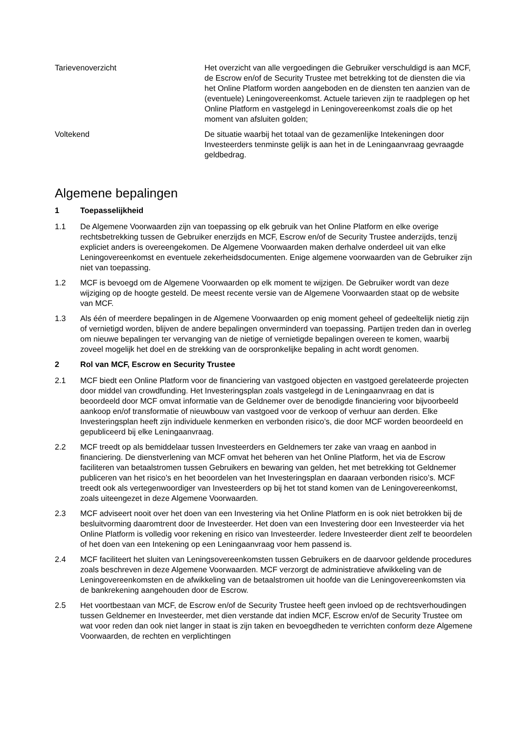Tarievenoverzicht Het overzicht van alle vergoedingen die Gebruiker verschuldigd is aan MCF, de Escrow en/of de Security Trustee met betrekking tot de diensten die via het Online Platform worden aangeboden en de diensten ten aanzien van de (eventuele) Leningovereenkomst. Actuele tarieven zijn te raadplegen op het Online Platform en vastgelegd in Leningovereenkomst zoals die op het moment van afsluiten golden;
Voltekend De situatie waarbij het totaal van de gezamenlijke Intekeningen door Investeerders tenminste gelijk is aan het in de Leningaanvraag gevraagde geldbedrag.
Algemene bepalingen
1 Toepasselijkheid
1.1 De Algemene Voorwaarden zijn van toepassing op elk gebruik van het Online Platform en elke overige rechtsbetrekking tussen de Gebruiker enerzijds en MCF, Escrow en/of de Security Trustee anderzijds, tenzij expliciet anders is overeengekomen. De Algemene Voorwaarden maken derhalve onderdeel uit van elke Leningovereenkomst en eventuele zekerheidsdocumenten. Enige algemene voorwaarden van de Gebruiker zijn niet van toepassing.
1.2 MCF is bevoegd om de Algemene Voorwaarden op elk moment te wijzigen. De Gebruiker wordt van deze wijziging op de hoogte gesteld. De meest recente versie van de Algemene Voorwaarden staat op de website van MCF.
1.3 Als één of meerdere bepalingen in de Algemene Voorwaarden op enig moment geheel of gedeeltelijk nietig zijn of vernietigd worden, blijven de andere bepalingen onverminderd van toepassing. Partijen treden dan in overleg om nieuwe bepalingen ter vervanging van de nietige of vernietigde bepalingen overeen te komen, waarbij zoveel mogelijk het doel en de strekking van de oorspronkelijke bepaling in acht wordt genomen.
2 Rol van MCF, Escrow en Security Trustee
2.1 MCF biedt een Online Platform voor de financiering van vastgoed objecten en vastgoed gerelateerde projecten door middel van crowdfunding. Het Investeringsplan zoals vastgelegd in de Leningaanvraag en dat is beoordeeld door MCF omvat informatie van de Geldnemer over de benodigde financiering voor bijvoorbeeld aankoop en/of transformatie of nieuwbouw van vastgoed voor de verkoop of verhuur aan derden. Elke Investeringsplan heeft zijn individuele kenmerken en verbonden risico’s, die door MCF worden beoordeeld en gepubliceerd bij elke Leningaanvraag.
2.2 MCF treedt op als bemiddelaar tussen Investeerders en Geldnemers ter zake van vraag en aanbod in financiering. De dienstverlening van MCF omvat het beheren van het Online Platform, het via de Escrow faciliteren van betaalstromen tussen Gebruikers en bewaring van gelden, het met betrekking tot Geldnemer publiceren van het risico’s en het beoordelen van het Investeringsplan en daaraan verbonden risico’s. MCF treedt ook als vertegenwoordiger van Investeerders op bij het tot stand komen van de Leningovereenkomst, zoals uiteengezet in deze Algemene Voorwaarden.
2.3 MCF adviseert nooit over het doen van een Investering via het Online Platform en is ook niet betrokken bij de besluitvorming daaromtrent door de Investeerder. Het doen van een Investering door een Investeerder via het Online Platform is volledig voor rekening en risico van Investeerder. Iedere Investeerder dient zelf te beoordelen of het doen van een Intekening op een Leningaanvraag voor hem passend is.
2.4 MCF faciliteert het sluiten van Leningsovereenkomsten tussen Gebruikers en de daarvoor geldende procedures zoals beschreven in deze Algemene Voorwaarden. MCF verzorgt de administratieve afwikkeling van de Leningovereenkomsten en de afwikkeling van de betaalstromen uit hoofde van die Leningovereenkomsten via de bankrekening aangehouden door de Escrow.
2.5 Het voortbestaan van MCF, de Escrow en/of de Security Trustee heeft geen invloed op de rechtsverhoudingen tussen Geldnemer en Investeerder, met dien verstande dat indien MCF, Escrow en/of de Security Trustee om wat voor reden dan ook niet langer in staat is zijn taken en bevoegdheden te verrichten conform deze Algemene Voorwaarden, de rechten en verplichtingen